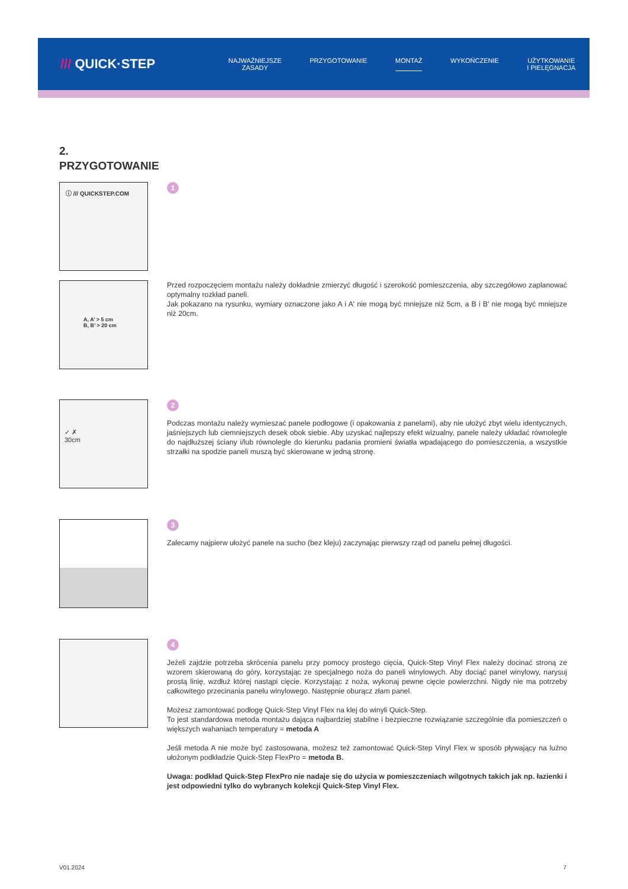/// QUICK·STEP
NAJWAŻNIEJSZE
ZASADY
PRZYGOTOWANIE MONTAŻ WYKOŃCZENIE UŻYTKOWANIE
I PIELĘGNACJA
2.
PRZYGOTOWANIE
ⓘ /// QUICKSTEP.COM
1
A, A’ > 5 cm
B, B’ > 20 cm
Przed rozpoczęciem montażu należy dokładnie zmierzyć długość i szerokość pomieszczenia, aby szczegółowo zaplanować optymalny rozkład paneli.
Jak pokazano na rysunku, wymiary oznaczone jako A i A' nie mogą być mniejsze niż 5cm, a B i B' nie mogą być mniejsze niż 20cm.
✓ ✗
30cm
2
Podczas montażu należy wymieszać panele podłogowe (i opakowania z panelami), aby nie ułożyć zbyt wielu identycznych, jaśniejszych lub ciemniejszych desek obok siebie. Aby uzyskać najlepszy efekt wizualny, panele należy układać równolegle do najdłuższej ściany i/lub równolegle do kierunku padania promieni światła wpadającego do pomieszczenia, a wszystkie strzałki na spodzie paneli muszą być skierowane w jedną stronę.
3
Zalecamy najpierw ułożyć panele na sucho (bez kleju) zaczynając pierwszy rząd od panelu pełnej długości.
4
Jeżeli zajdzie potrzeba skrócenia panelu przy pomocy prostego cięcia, Quick-Step Vinyl Flex należy docinać stroną ze wzorem skierowaną do góry, korzystając ze specjalnego noża do paneli winylowych. Aby dociąć panel winylowy, narysuj prostą linię, wzdłuż której nastąpi cięcie. Korzystając z noża, wykonaj pewne cięcie powierzchni. Nigdy nie ma potrzeby całkowitego przecinania panelu winylowego. Następnie oburącz złam panel.
Możesz zamontować podłogę Quick-Step Vinyl Flex na klej do winyli Quick-Step.
To jest standardowa metoda montażu dająca najbardziej stabilne i bezpieczne rozwiązanie szczególnie dla pomieszczeń o większych wahaniach temperatury = metoda A
Jeśli metoda A nie może być zastosowana, możesz też zamontować Quick-Step Vinyl Flex w sposób pływający na luźno ułożonym podkładzie Quick-Step FlexPro = metoda B.
Uwaga: podkład Quick-Step FlexPro nie nadaje się do użycia w pomieszczeniach wilgotnych takich jak np. łazienki i jest odpowiedni tylko do wybranych kolekcji Quick-Step Vinyl Flex.
V01.2024 7